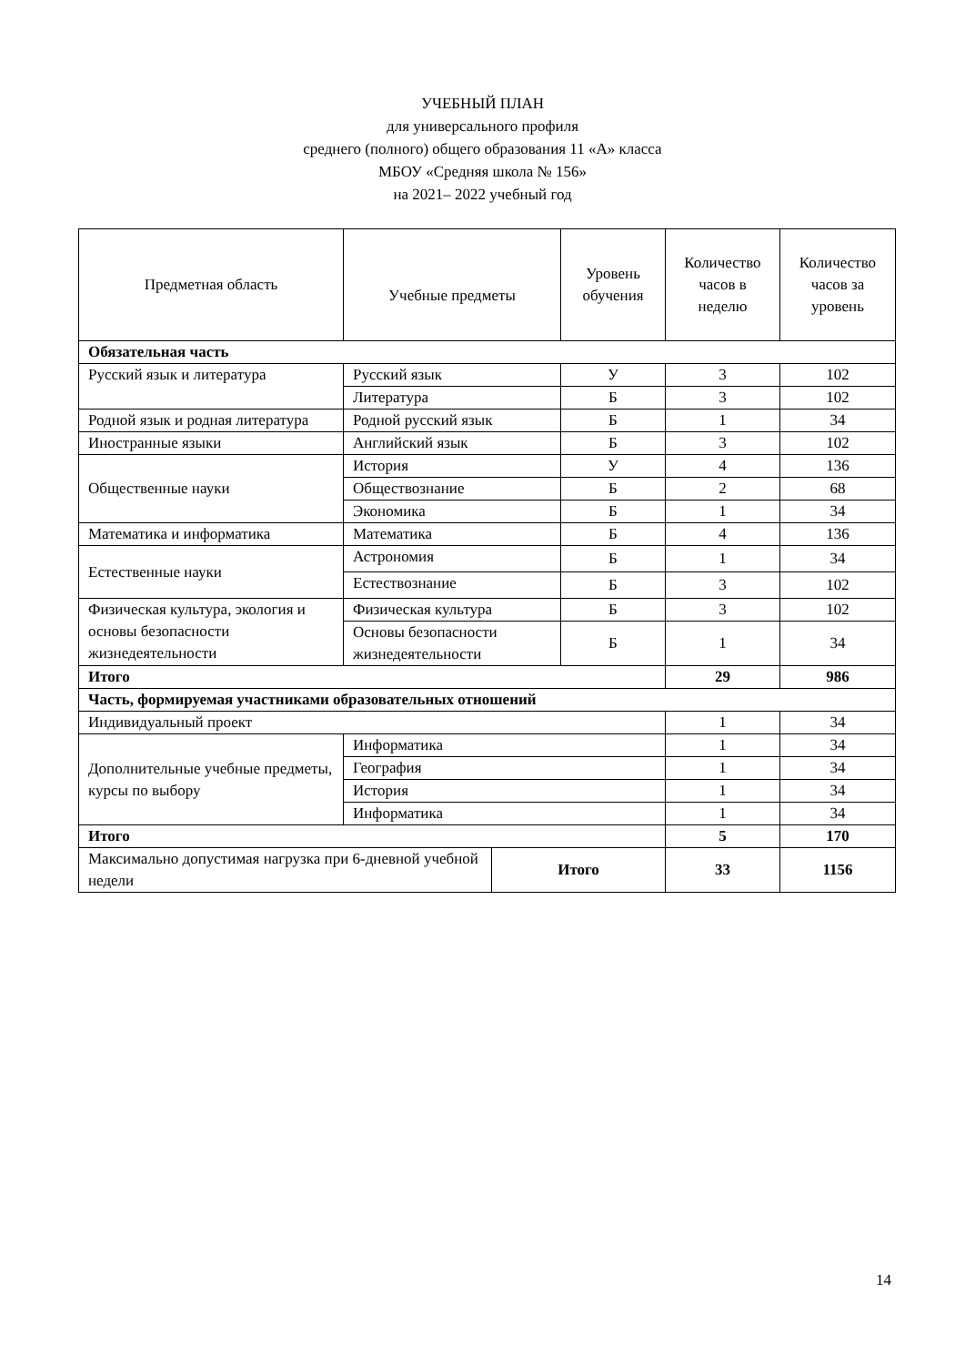УЧЕБНЫЙ ПЛАН
для универсального профиля
среднего (полного) общего образования 11 «А» класса
МБОУ «Средняя школа № 156»
на 2021– 2022 учебный год
| Предметная область | Учебные предметы | | Уровень обучения | Количество часов в неделю | Количество часов за уровень |
| --- | --- | --- | --- | --- | --- |
| Обязательная часть | | | | | |
| Русский язык и литература | Русский язык | | У | 3 | 102 |
| | Литература | | Б | 3 | 102 |
| Родной язык и родная литература | Родной русский язык | | Б | 1 | 34 |
| Иностранные языки | Английский язык | | Б | 3 | 102 |
| Общественные науки | История | | У | 4 | 136 |
| | Обществознание | | Б | 2 | 68 |
| | Экономика | | Б | 1 | 34 |
| Математика и информатика | Математика | | Б | 4 | 136 |
| Естественные науки | Астрономия | | Б | 1 | 34 |
| | Естествознание | | Б | 3 | 102 |
| Физическая культура, экология и основы безопасности жизнедеятельности | Физическая культура | | Б | 3 | 102 |
| | Основы безопасности жизнедеятельности | | Б | 1 | 34 |
| Итого | | | | 29 | 986 |
| Часть, формируемая участниками образовательных отношений | | | | | |
| Индивидуальный проект | | | | 1 | 34 |
| Дополнительные учебные предметы, курсы по выбору | Информатика | | | 1 | 34 |
| | География | | | 1 | 34 |
| | История | | | 1 | 34 |
| | Информатика | | | 1 | 34 |
| Итого | | | | 5 | 170 |
| Максимально допустимая нагрузка при 6-дневной учебной недели | | Итого | | 33 | 1156 |
14